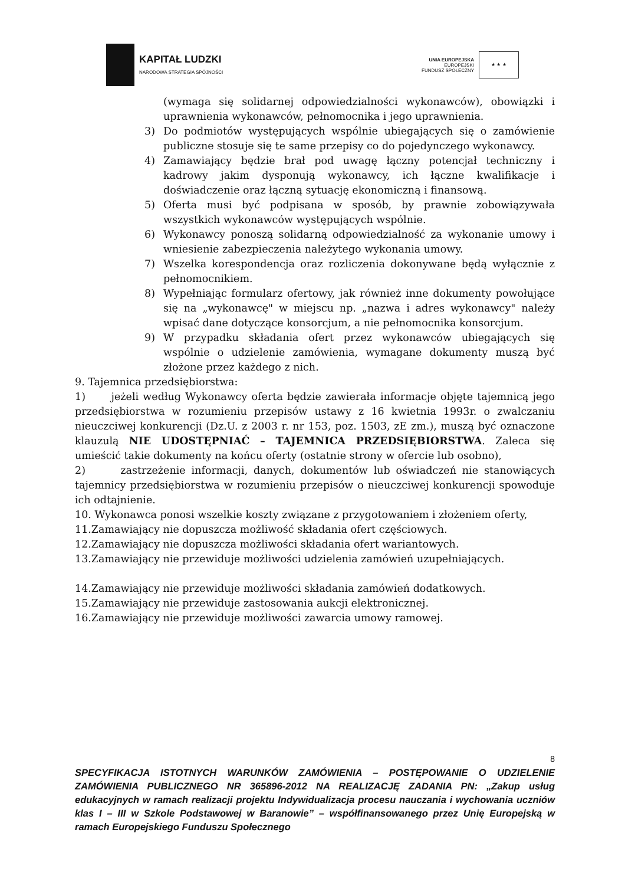KAPITAŁ LUDZKI
NARODOWA STRATEGIA SPÓJNOŚCI
UNIA EUROPEJSKA
EUROPEJSKI
FUNDUSZ SPOŁECZNY
★ ★ ★
(wymaga się solidarnej odpowiedzialności wykonawców), obowiązki i uprawnienia wykonawców, pełnomocnika i jego uprawnienia.
3) Do podmiotów występujących wspólnie ubiegających się o zamówienie publiczne stosuje się te same przepisy co do pojedynczego wykonawcy.
4) Zamawiający będzie brał pod uwagę łączny potencjał techniczny i kadrowy jakim dysponują wykonawcy, ich łączne kwalifikacje i doświadczenie oraz łączną sytuację ekonomiczną i finansową.
5) Oferta musi być podpisana w sposób, by prawnie zobowiązywała wszystkich wykonawców występujących wspólnie.
6) Wykonawcy ponoszą solidarną odpowiedzialność za wykonanie umowy i wniesienie zabezpieczenia należytego wykonania umowy.
7) Wszelka korespondencja oraz rozliczenia dokonywane będą wyłącznie z pełnomocnikiem.
8) Wypełniając formularz ofertowy, jak również inne dokumenty powołujące się na „wykonawcę" w miejscu np. „nazwa i adres wykonawcy" należy wpisać dane dotyczące konsorcjum, a nie pełnomocnika konsorcjum.
9) W przypadku składania ofert przez wykonawców ubiegających się wspólnie o udzielenie zamówienia, wymagane dokumenty muszą być złożone przez każdego z nich.
9. Tajemnica przedsiębiorstwa:
1) jeżeli według Wykonawcy oferta będzie zawierała informacje objęte tajemnicą jego przedsiębiorstwa w rozumieniu przepisów ustawy z 16 kwietnia 1993r. o zwalczaniu nieuczciwej konkurencji (Dz.U. z 2003 r. nr 153, poz. 1503, zE zm.), muszą być oznaczone klauzulą NIE UDOSTĘPNIAĆ – TAJEMNICA PRZEDSIĘBIORSTWA. Zaleca się umieścić takie dokumenty na końcu oferty (ostatnie strony w ofercie lub osobno),
2) zastrzeżenie informacji, danych, dokumentów lub oświadczeń nie stanowiących tajemnicy przedsiębiorstwa w rozumieniu przepisów o nieuczciwej konkurencji spowoduje ich odtajnienie.
10. Wykonawca ponosi wszelkie koszty związane z przygotowaniem i złożeniem oferty,
11.Zamawiający nie dopuszcza możliwość składania ofert częściowych.
12.Zamawiający nie dopuszcza możliwości składania ofert wariantowych.
13.Zamawiający nie przewiduje możliwości udzielenia zamówień uzupełniających.
14.Zamawiający nie przewiduje możliwości składania zamówień dodatkowych.
15.Zamawiający nie przewiduje zastosowania aukcji elektronicznej.
16.Zamawiający nie przewiduje możliwości zawarcia umowy ramowej.
8
SPECYFIKACJA ISTOTNYCH WARUNKÓW ZAMÓWIENIA – POSTĘPOWANIE O UDZIELENIE ZAMÓWIENIA PUBLICZNEGO NR 365896-2012 NA REALIZACJĘ ZADANIA PN: „Zakup usług edukacyjnych w ramach realizacji projektu Indywidualizacja procesu nauczania i wychowania uczniów klas I – III w Szkole Podstawowej w Baranowie” – współfinansowanego przez Unię Europejską w ramach Europejskiego Funduszu Społecznego